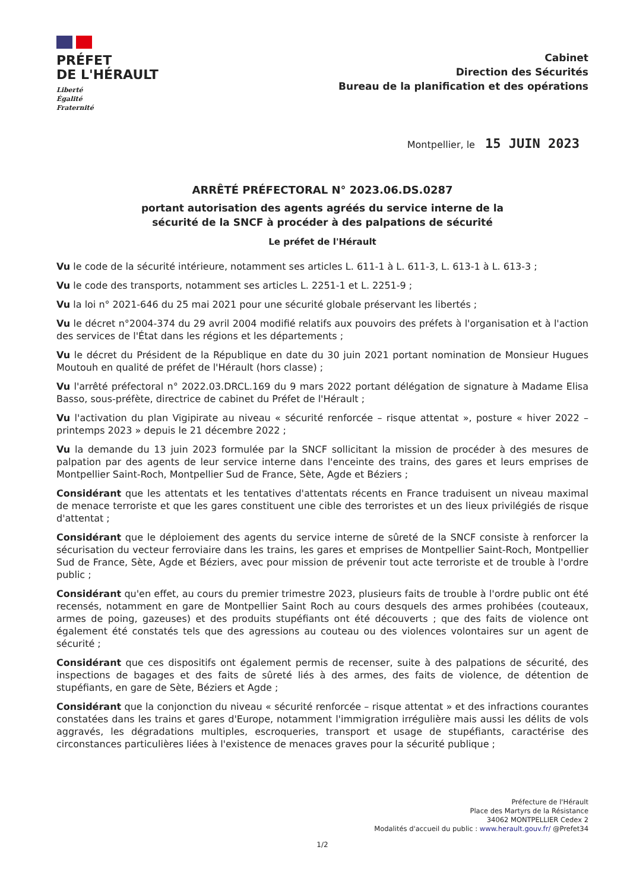PRÉFET
DE L'HÉRAULT
Liberté
Égalité
Fraternité
Cabinet
Direction des Sécurités
Bureau de la planification et des opérations
Montpellier, le 15 JUIN 2023
ARRÊTÉ PRÉFECTORAL N° 2023.06.DS.0287
portant autorisation des agents agréés du service interne de la
sécurité de la SNCF à procéder à des palpations de sécurité
Le préfet de l'Hérault
Vu le code de la sécurité intérieure, notamment ses articles L. 611-1 à L. 611-3, L. 613-1 à L. 613-3 ;
Vu le code des transports, notamment ses articles L. 2251-1 et L. 2251-9 ;
Vu la loi n° 2021-646 du 25 mai 2021 pour une sécurité globale préservant les libertés ;
Vu le décret n°2004-374 du 29 avril 2004 modifié relatifs aux pouvoirs des préfets à l'organisation et à l'action des services de l'État dans les régions et les départements ;
Vu le décret du Président de la République en date du 30 juin 2021 portant nomination de Monsieur Hugues Moutouh en qualité de préfet de l'Hérault (hors classe) ;
Vu l'arrêté préfectoral n° 2022.03.DRCL.169 du 9 mars 2022 portant délégation de signature à Madame Elisa Basso, sous-préfète, directrice de cabinet du Préfet de l'Hérault ;
Vu l'activation du plan Vigipirate au niveau « sécurité renforcée – risque attentat », posture « hiver 2022 – printemps 2023 » depuis le 21 décembre 2022 ;
Vu la demande du 13 juin 2023 formulée par la SNCF sollicitant la mission de procéder à des mesures de palpation par des agents de leur service interne dans l'enceinte des trains, des gares et leurs emprises de Montpellier Saint-Roch, Montpellier Sud de France, Sète, Agde et Béziers ;
Considérant que les attentats et les tentatives d'attentats récents en France traduisent un niveau maximal de menace terroriste et que les gares constituent une cible des terroristes et un des lieux privilégiés de risque d'attentat ;
Considérant que le déploiement des agents du service interne de sûreté de la SNCF consiste à renforcer la sécurisation du vecteur ferroviaire dans les trains, les gares et emprises de Montpellier Saint-Roch, Montpellier Sud de France, Sète, Agde et Béziers, avec pour mission de prévenir tout acte terroriste et de trouble à l'ordre public ;
Considérant qu'en effet, au cours du premier trimestre 2023, plusieurs faits de trouble à l'ordre public ont été recensés, notamment en gare de Montpellier Saint Roch au cours desquels des armes prohibées (couteaux, armes de poing, gazeuses) et des produits stupéfiants ont été découverts ; que des faits de violence ont également été constatés tels que des agressions au couteau ou des violences volontaires sur un agent de sécurité ;
Considérant que ces dispositifs ont également permis de recenser, suite à des palpations de sécurité, des inspections de bagages et des faits de sûreté liés à des armes, des faits de violence, de détention de stupéfiants, en gare de Sète, Béziers et Agde ;
Considérant que la conjonction du niveau « sécurité renforcée – risque attentat » et des infractions courantes constatées dans les trains et gares d'Europe, notamment l'immigration irrégulière mais aussi les délits de vols aggravés, les dégradations multiples, escroqueries, transport et usage de stupéfiants, caractérise des circonstances particulières liées à l'existence de menaces graves pour la sécurité publique ;
Préfecture de l'Hérault
Place des Martyrs de la Résistance
34062 MONTPELLIER Cedex 2
Modalités d'accueil du public : www.herault.gouv.fr/ @Prefet34
1/2